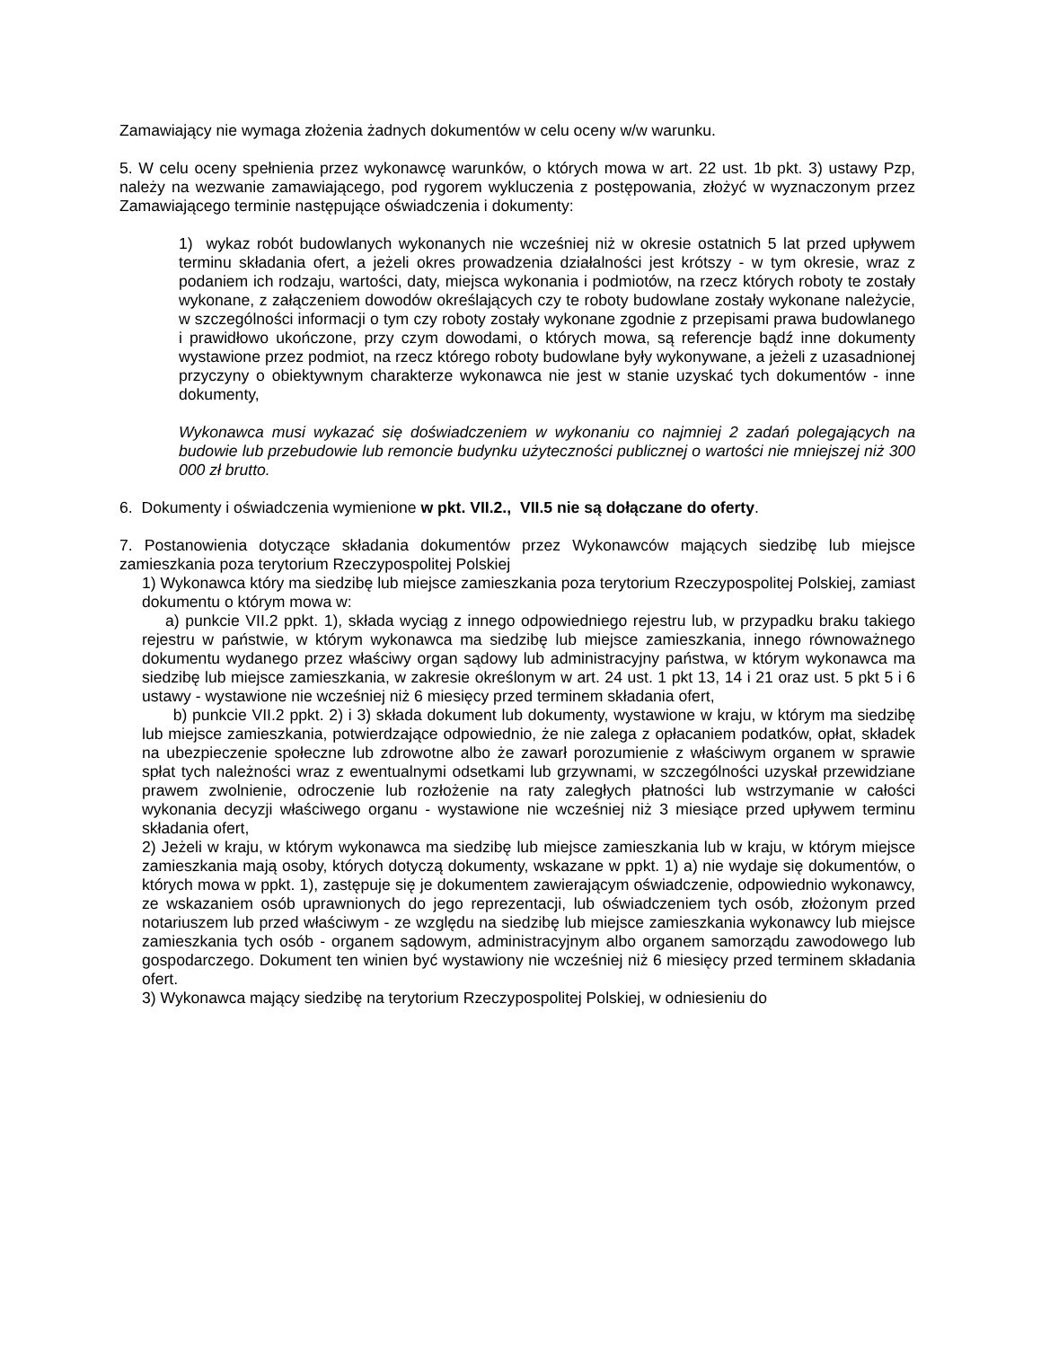Zamawiający nie wymaga złożenia żadnych dokumentów w celu oceny w/w warunku.
5. W celu oceny spełnienia przez wykonawcę warunków, o których mowa w art. 22 ust. 1b pkt. 3) ustawy Pzp, należy na wezwanie zamawiającego, pod rygorem wykluczenia z postępowania, złożyć w wyznaczonym przez Zamawiającego terminie następujące oświadczenia i dokumenty:
1) wykaz robót budowlanych wykonanych nie wcześniej niż w okresie ostatnich 5 lat przed upływem terminu składania ofert, a jeżeli okres prowadzenia działalności jest krótszy - w tym okresie, wraz z podaniem ich rodzaju, wartości, daty, miejsca wykonania i podmiotów, na rzecz których roboty te zostały wykonane, z załączeniem dowodów określających czy te roboty budowlane zostały wykonane należycie, w szczególności informacji o tym czy roboty zostały wykonane zgodnie z przepisami prawa budowlanego i prawidłowo ukończone, przy czym dowodami, o których mowa, są referencje bądź inne dokumenty wystawione przez podmiot, na rzecz którego roboty budowlane były wykonywane, a jeżeli z uzasadnionej przyczyny o obiektywnym charakterze wykonawca nie jest w stanie uzyskać tych dokumentów - inne dokumenty,
Wykonawca musi wykazać się doświadczeniem w wykonaniu co najmniej 2 zadań polegających na budowie lub przebudowie lub remoncie budynku użyteczności publicznej o wartości nie mniejszej niż 300 000 zł brutto.
6. Dokumenty i oświadczenia wymienione w pkt. VII.2., VII.5 nie są dołączane do oferty.
7. Postanowienia dotyczące składania dokumentów przez Wykonawców mających siedzibę lub miejsce zamieszkania poza terytorium Rzeczypospolitej Polskiej
1) Wykonawca który ma siedzibę lub miejsce zamieszkania poza terytorium Rzeczypospolitej Polskiej, zamiast dokumentu o którym mowa w:
a) punkcie VII.2 ppkt. 1), składa wyciąg z innego odpowiedniego rejestru lub, w przypadku braku takiego rejestru w państwie, w którym wykonawca ma siedzibę lub miejsce zamieszkania, innego równoważnego dokumentu wydanego przez właściwy organ sądowy lub administracyjny państwa, w którym wykonawca ma siedzibę lub miejsce zamieszkania, w zakresie określonym w art. 24 ust. 1 pkt 13, 14 i 21 oraz ust. 5 pkt 5 i 6 ustawy - wystawione nie wcześniej niż 6 miesięcy przed terminem składania ofert,
b) punkcie VII.2 ppkt. 2) i 3) składa dokument lub dokumenty, wystawione w kraju, w którym ma siedzibę lub miejsce zamieszkania, potwierdzające odpowiednio, że nie zalega z opłacaniem podatków, opłat, składek na ubezpieczenie społeczne lub zdrowotne albo że zawarł porozumienie z właściwym organem w sprawie spłat tych należności wraz z ewentualnymi odsetkami lub grzywnami, w szczególności uzyskał przewidziane prawem zwolnienie, odroczenie lub rozłożenie na raty zaległych płatności lub wstrzymanie w całości wykonania decyzji właściwego organu - wystawione nie wcześniej niż 3 miesiące przed upływem terminu składania ofert,
2) Jeżeli w kraju, w którym wykonawca ma siedzibę lub miejsce zamieszkania lub w kraju, w którym miejsce zamieszkania mają osoby, których dotyczą dokumenty, wskazane w ppkt. 1) a) nie wydaje się dokumentów, o których mowa w ppkt. 1), zastępuje się je dokumentem zawierającym oświadczenie, odpowiednio wykonawcy, ze wskazaniem osób uprawnionych do jego reprezentacji, lub oświadczeniem tych osób, złożonym przed notariuszem lub przed właściwym - ze względu na siedzibę lub miejsce zamieszkania wykonawcy lub miejsce zamieszkania tych osób - organem sądowym, administracyjnym albo organem samorządu zawodowego lub gospodarczego. Dokument ten winien być wystawiony nie wcześniej niż 6 miesięcy przed terminem składania ofert.
3) Wykonawca mający siedzibę na terytorium Rzeczypospolitej Polskiej, w odniesieniu do